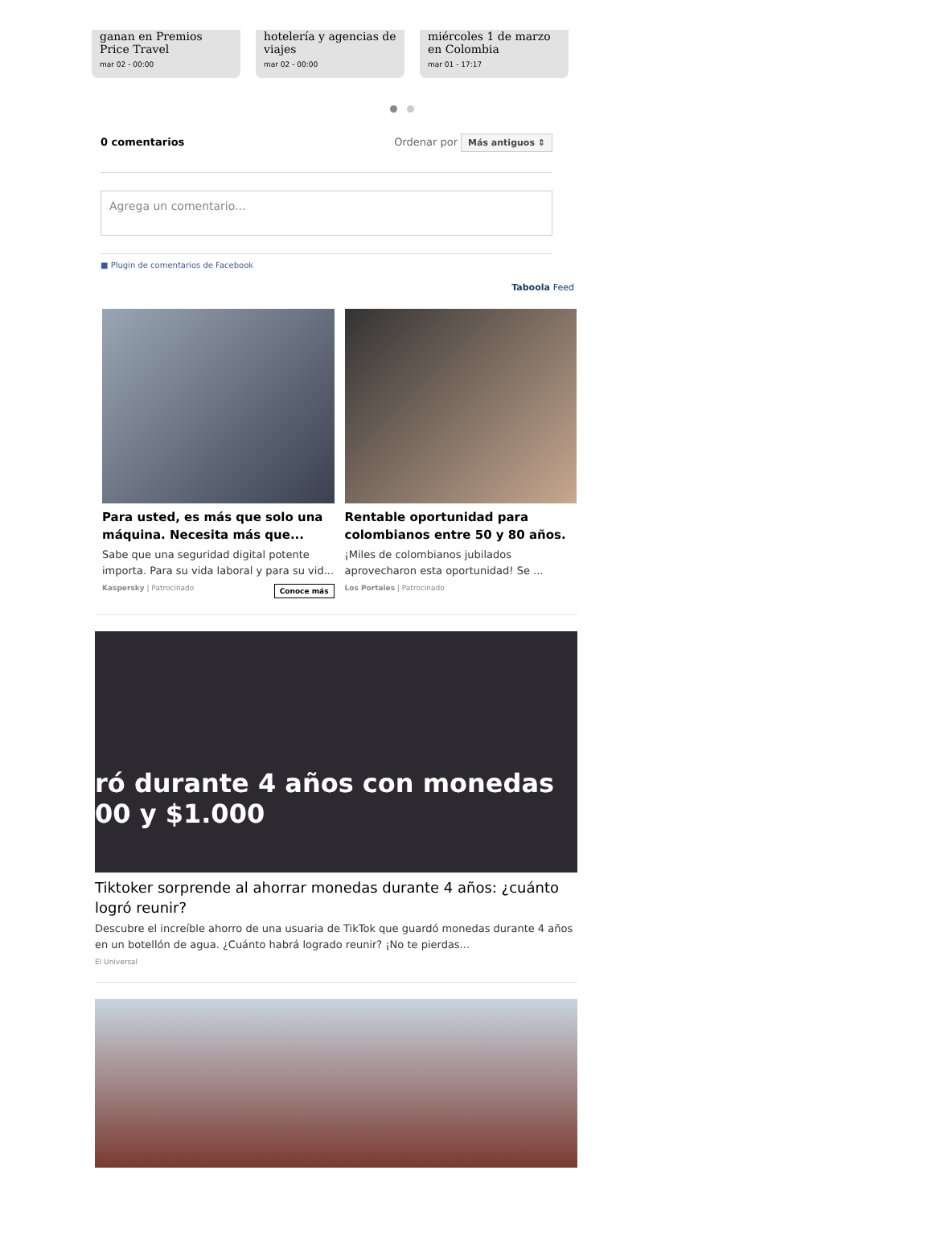ganan en Premios Price Travel
mar 02 - 00:00
hotelería y agencias de viajes
mar 02 - 00:00
miércoles 1 de marzo en Colombia
mar 01 - 17:17
0 comentarios Ordenar por Más antiguos ⇕
Agrega un comentario...
■ Plugin de comentarios de Facebook
Taboola Feed
Para usted, es más que solo una máquina. Necesita más que...
Sabe que una seguridad digital potente importa. Para su vida laboral y para su vid...
Kaspersky | Patrocinado Conoce más
Rentable oportunidad para colombianos entre 50 y 80 años.
¡Miles de colombianos jubilados aprovecharon esta oportunidad! Se ...
Los Portales | Patrocinado
ró durante 4 años con monedas
00 y $1.000
Tiktoker sorprende al ahorrar monedas durante 4 años: ¿cuánto logró reunir?
Descubre el increíble ahorro de una usuaria de TikTok que guardó monedas durante 4 años en un botellón de agua. ¿Cuánto habrá logrado reunir? ¡No te pierdas...
El Universal